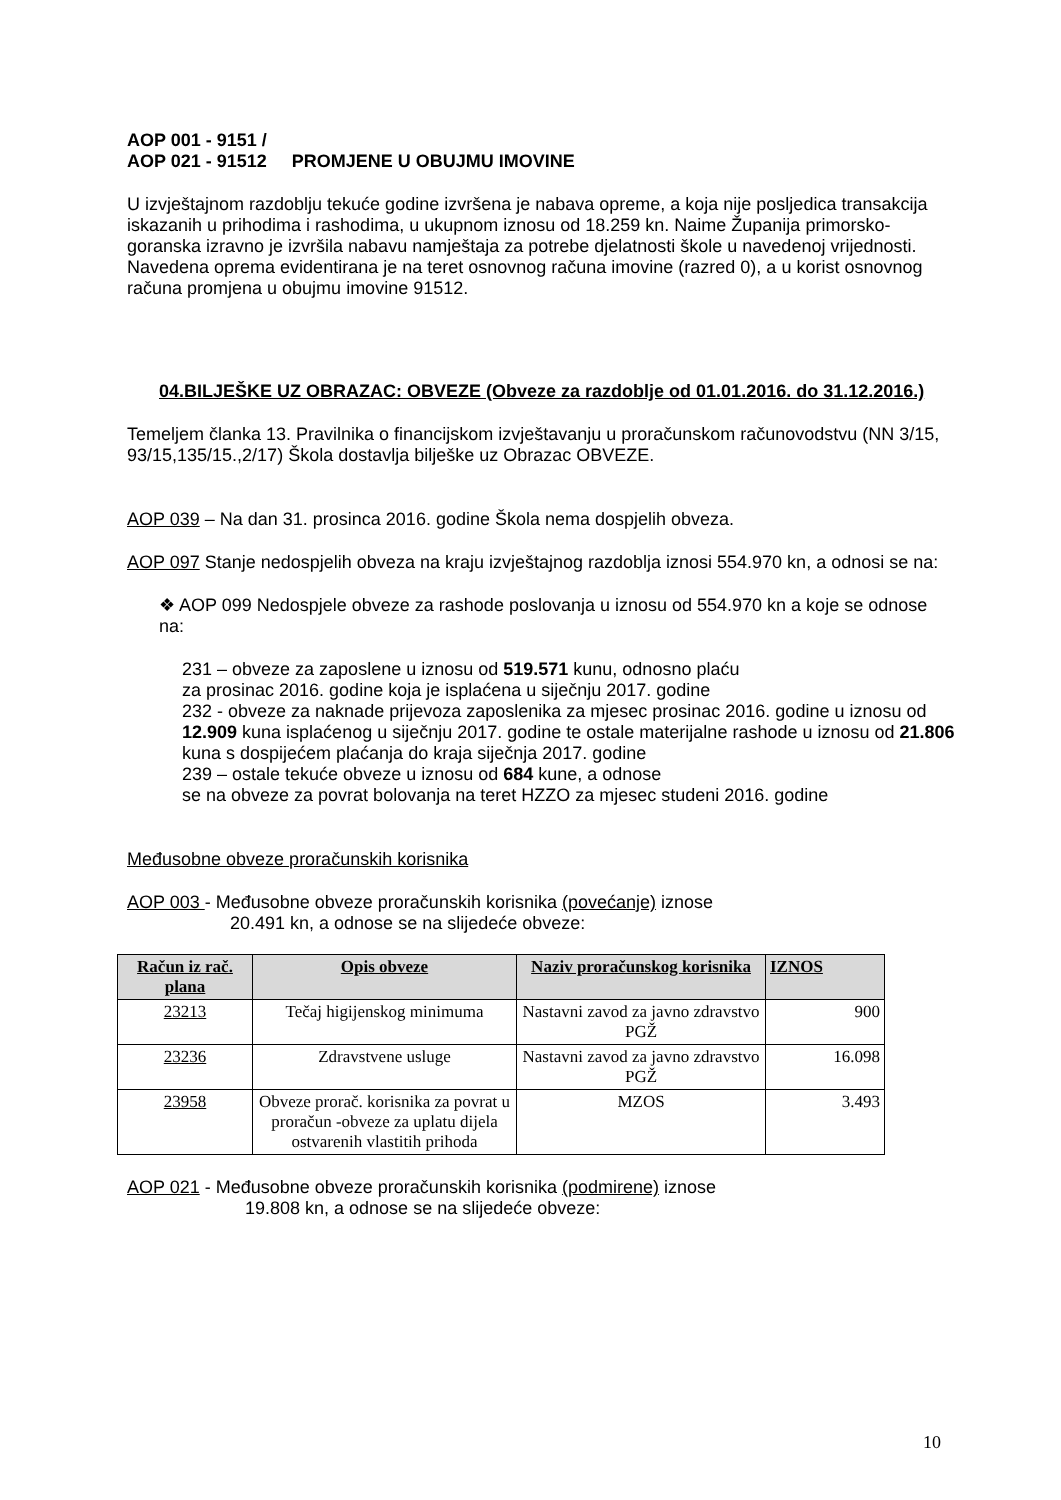AOP 001 - 9151 /
AOP 021 - 91512 PROMJENE U OBUJMU IMOVINE
U izvještajnom razdoblju tekuće godine izvršena je nabava opreme, a koja nije posljedica transakcija iskazanih u prihodima i rashodima, u ukupnom iznosu od 18.259 kn. Naime Županija primorsko-goranska izravno je izvršila nabavu namještaja za potrebe djelatnosti škole u navedenoj vrijednosti.
Navedena oprema evidentirana je na teret osnovnog računa imovine (razred 0), a u korist osnovnog računa promjena u obujmu imovine 91512.
04.BILJEŠKE UZ OBRAZAC: OBVEZE (Obveze za razdoblje od 01.01.2016. do 31.12.2016.)
Temeljem članka 13. Pravilnika o financijskom izvještavanju u proračunskom računovodstvu (NN 3/15, 93/15,135/15.,2/17) Škola dostavlja bilješke uz Obrazac OBVEZE.
AOP 039 – Na dan 31. prosinca 2016. godine Škola nema dospjelih obveza.
AOP 097 Stanje nedospjelih obveza na kraju izvještajnog razdoblja iznosi 554.970 kn, a odnosi se na:
❖ AOP 099 Nedospjele obveze za rashode poslovanja u iznosu od 554.970 kn a koje se odnose na:
231 – obveze za zaposlene u iznosu od 519.571 kunu, odnosno plaću
za prosinac 2016. godine koja je isplaćena u siječnju 2017. godine
232 - obveze za naknade prijevoza zaposlenika za mjesec prosinac 2016. godine u iznosu od 12.909 kuna isplaćenog u siječnju 2017. godine te ostale materijalne rashode u iznosu od 21.806 kuna s dospijećem plaćanja do kraja siječnja 2017. godine
239 – ostale tekuće obveze u iznosu od 684 kune, a odnose
se na obveze za povrat bolovanja na teret HZZO za mjesec studeni 2016. godine
Međusobne obveze proračunskih korisnika
AOP 003 - Međusobne obveze proračunskih korisnika (povećanje) iznose
20.491 kn, a odnose se na slijedeće obveze:
| Račun iz rač. plana | Opis obveze | Naziv proračunskog korisnika | IZNOS |
| --- | --- | --- | --- |
| 23213 | Tečaj higijenskog minimuma | Nastavni zavod za javno zdravstvo PGŽ | 900 |
| 23236 | Zdravstvene usluge | Nastavni zavod za javno zdravstvo PGŽ | 16.098 |
| 23958 | Obveze prorač. korisnika za povrat u proračun -obveze za uplatu dijela ostvarenih vlastitih prihoda | MZOS | 3.493 |
AOP 021 - Međusobne obveze proračunskih korisnika (podmirene) iznose
19.808 kn, a odnose se na slijedeće obveze:
10